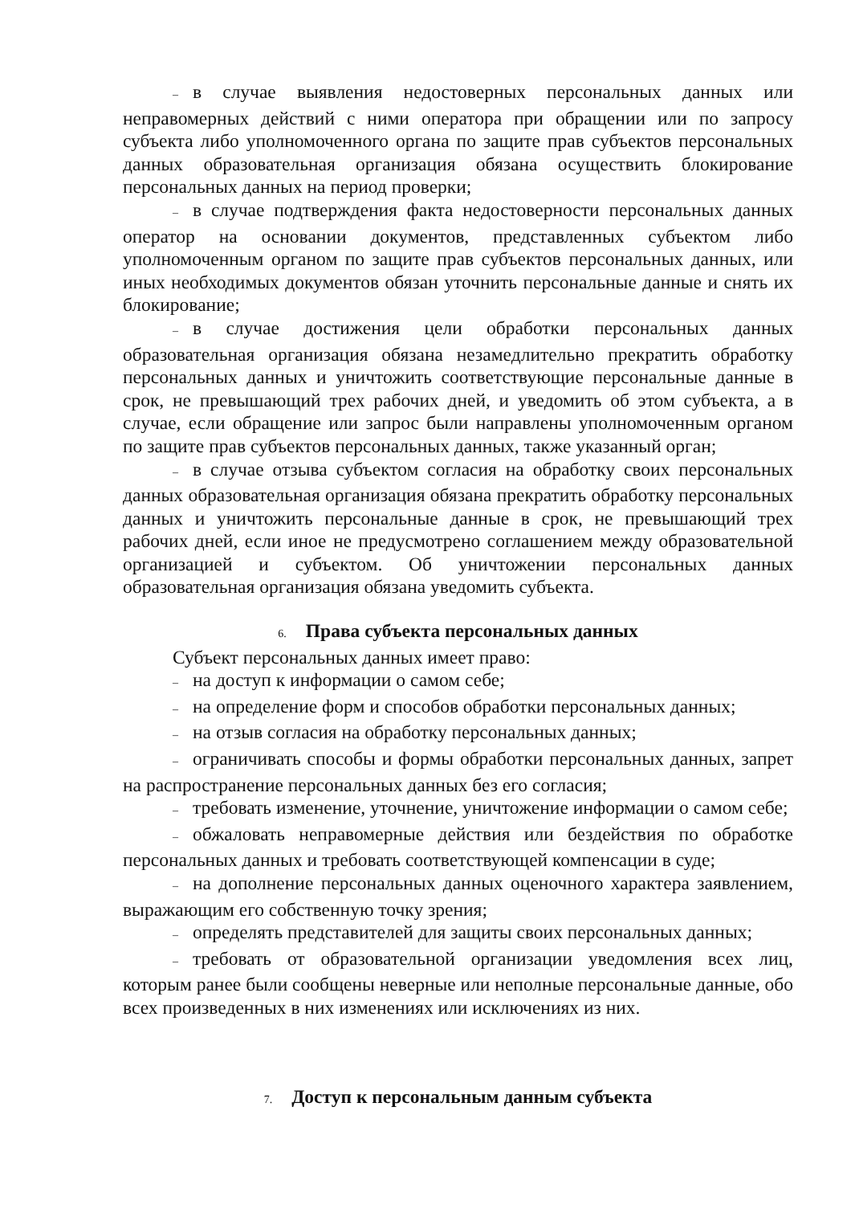– в случае выявления недостоверных персональных данных или неправомерных действий с ними оператора при обращении или по запросу субъекта либо уполномоченного органа по защите прав субъектов персональных данных образовательная организация обязана осуществить блокирование персональных данных на период проверки;
– в случае подтверждения факта недостоверности персональных данных оператор на основании документов, представленных субъектом либо уполномоченным органом по защите прав субъектов персональных данных, или иных необходимых документов обязан уточнить персональные данные и снять их блокирование;
– в случае достижения цели обработки персональных данных образовательная организация обязана незамедлительно прекратить обработку персональных данных и уничтожить соответствующие персональные данные в срок, не превышающий трех рабочих дней, и уведомить об этом субъекта, а в случае, если обращение или запрос были направлены уполномоченным органом по защите прав субъектов персональных данных, также указанный орган;
– в случае отзыва субъектом согласия на обработку своих персональных данных образовательная организация обязана прекратить обработку персональных данных и уничтожить персональные данные в срок, не превышающий трех рабочих дней, если иное не предусмотрено соглашением между образовательной организацией и субъектом. Об уничтожении персональных данных образовательная организация обязана уведомить субъекта.
6. Права субъекта персональных данных
Субъект персональных данных имеет право:
– на доступ к информации о самом себе;
– на определение форм и способов обработки персональных данных;
– на отзыв согласия на обработку персональных данных;
– ограничивать способы и формы обработки персональных данных, запрет на распространение персональных данных без его согласия;
– требовать изменение, уточнение, уничтожение информации о самом себе;
– обжаловать неправомерные действия или бездействия по обработке персональных данных и требовать соответствующей компенсации в суде;
– на дополнение персональных данных оценочного характера заявлением, выражающим его собственную точку зрения;
– определять представителей для защиты своих персональных данных;
– требовать от образовательной организации уведомления всех лиц, которым ранее были сообщены неверные или неполные персональные данные, обо всех произведенных в них изменениях или исключениях из них.
7. Доступ к персональным данным субъекта